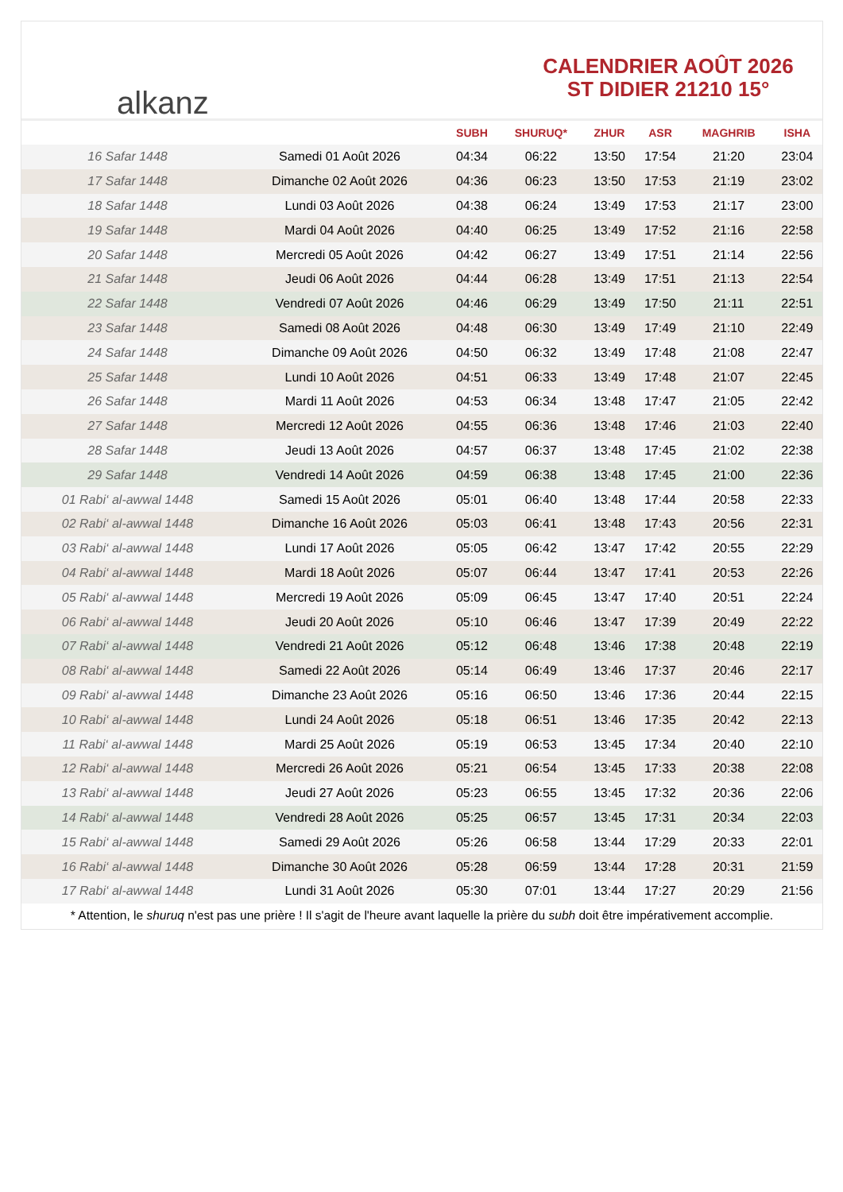alkanz
CALENDRIER AOÛT 2026
ST DIDIER 21210 15°
| | | SUBH | SHURUQ* | ZHUR | ASR | MAGHRIB | ISHA |
| --- | --- | --- | --- | --- | --- | --- | --- |
| 16 Safar 1448 | Samedi 01 Août 2026 | 04:34 | 06:22 | 13:50 | 17:54 | 21:20 | 23:04 |
| 17 Safar 1448 | Dimanche 02 Août 2026 | 04:36 | 06:23 | 13:50 | 17:53 | 21:19 | 23:02 |
| 18 Safar 1448 | Lundi 03 Août 2026 | 04:38 | 06:24 | 13:49 | 17:53 | 21:17 | 23:00 |
| 19 Safar 1448 | Mardi 04 Août 2026 | 04:40 | 06:25 | 13:49 | 17:52 | 21:16 | 22:58 |
| 20 Safar 1448 | Mercredi 05 Août 2026 | 04:42 | 06:27 | 13:49 | 17:51 | 21:14 | 22:56 |
| 21 Safar 1448 | Jeudi 06 Août 2026 | 04:44 | 06:28 | 13:49 | 17:51 | 21:13 | 22:54 |
| 22 Safar 1448 | Vendredi 07 Août 2026 | 04:46 | 06:29 | 13:49 | 17:50 | 21:11 | 22:51 |
| 23 Safar 1448 | Samedi 08 Août 2026 | 04:48 | 06:30 | 13:49 | 17:49 | 21:10 | 22:49 |
| 24 Safar 1448 | Dimanche 09 Août 2026 | 04:50 | 06:32 | 13:49 | 17:48 | 21:08 | 22:47 |
| 25 Safar 1448 | Lundi 10 Août 2026 | 04:51 | 06:33 | 13:49 | 17:48 | 21:07 | 22:45 |
| 26 Safar 1448 | Mardi 11 Août 2026 | 04:53 | 06:34 | 13:48 | 17:47 | 21:05 | 22:42 |
| 27 Safar 1448 | Mercredi 12 Août 2026 | 04:55 | 06:36 | 13:48 | 17:46 | 21:03 | 22:40 |
| 28 Safar 1448 | Jeudi 13 Août 2026 | 04:57 | 06:37 | 13:48 | 17:45 | 21:02 | 22:38 |
| 29 Safar 1448 | Vendredi 14 Août 2026 | 04:59 | 06:38 | 13:48 | 17:45 | 21:00 | 22:36 |
| 01 Rabi‘ al-awwal 1448 | Samedi 15 Août 2026 | 05:01 | 06:40 | 13:48 | 17:44 | 20:58 | 22:33 |
| 02 Rabi‘ al-awwal 1448 | Dimanche 16 Août 2026 | 05:03 | 06:41 | 13:48 | 17:43 | 20:56 | 22:31 |
| 03 Rabi‘ al-awwal 1448 | Lundi 17 Août 2026 | 05:05 | 06:42 | 13:47 | 17:42 | 20:55 | 22:29 |
| 04 Rabi‘ al-awwal 1448 | Mardi 18 Août 2026 | 05:07 | 06:44 | 13:47 | 17:41 | 20:53 | 22:26 |
| 05 Rabi‘ al-awwal 1448 | Mercredi 19 Août 2026 | 05:09 | 06:45 | 13:47 | 17:40 | 20:51 | 22:24 |
| 06 Rabi‘ al-awwal 1448 | Jeudi 20 Août 2026 | 05:10 | 06:46 | 13:47 | 17:39 | 20:49 | 22:22 |
| 07 Rabi‘ al-awwal 1448 | Vendredi 21 Août 2026 | 05:12 | 06:48 | 13:46 | 17:38 | 20:48 | 22:19 |
| 08 Rabi‘ al-awwal 1448 | Samedi 22 Août 2026 | 05:14 | 06:49 | 13:46 | 17:37 | 20:46 | 22:17 |
| 09 Rabi‘ al-awwal 1448 | Dimanche 23 Août 2026 | 05:16 | 06:50 | 13:46 | 17:36 | 20:44 | 22:15 |
| 10 Rabi‘ al-awwal 1448 | Lundi 24 Août 2026 | 05:18 | 06:51 | 13:46 | 17:35 | 20:42 | 22:13 |
| 11 Rabi‘ al-awwal 1448 | Mardi 25 Août 2026 | 05:19 | 06:53 | 13:45 | 17:34 | 20:40 | 22:10 |
| 12 Rabi‘ al-awwal 1448 | Mercredi 26 Août 2026 | 05:21 | 06:54 | 13:45 | 17:33 | 20:38 | 22:08 |
| 13 Rabi‘ al-awwal 1448 | Jeudi 27 Août 2026 | 05:23 | 06:55 | 13:45 | 17:32 | 20:36 | 22:06 |
| 14 Rabi‘ al-awwal 1448 | Vendredi 28 Août 2026 | 05:25 | 06:57 | 13:45 | 17:31 | 20:34 | 22:03 |
| 15 Rabi‘ al-awwal 1448 | Samedi 29 Août 2026 | 05:26 | 06:58 | 13:44 | 17:29 | 20:33 | 22:01 |
| 16 Rabi‘ al-awwal 1448 | Dimanche 30 Août 2026 | 05:28 | 06:59 | 13:44 | 17:28 | 20:31 | 21:59 |
| 17 Rabi‘ al-awwal 1448 | Lundi 31 Août 2026 | 05:30 | 07:01 | 13:44 | 17:27 | 20:29 | 21:56 |
* Attention, le shuruq n'est pas une prière ! Il s'agit de l'heure avant laquelle la prière du subh doit être impérativement accomplie.